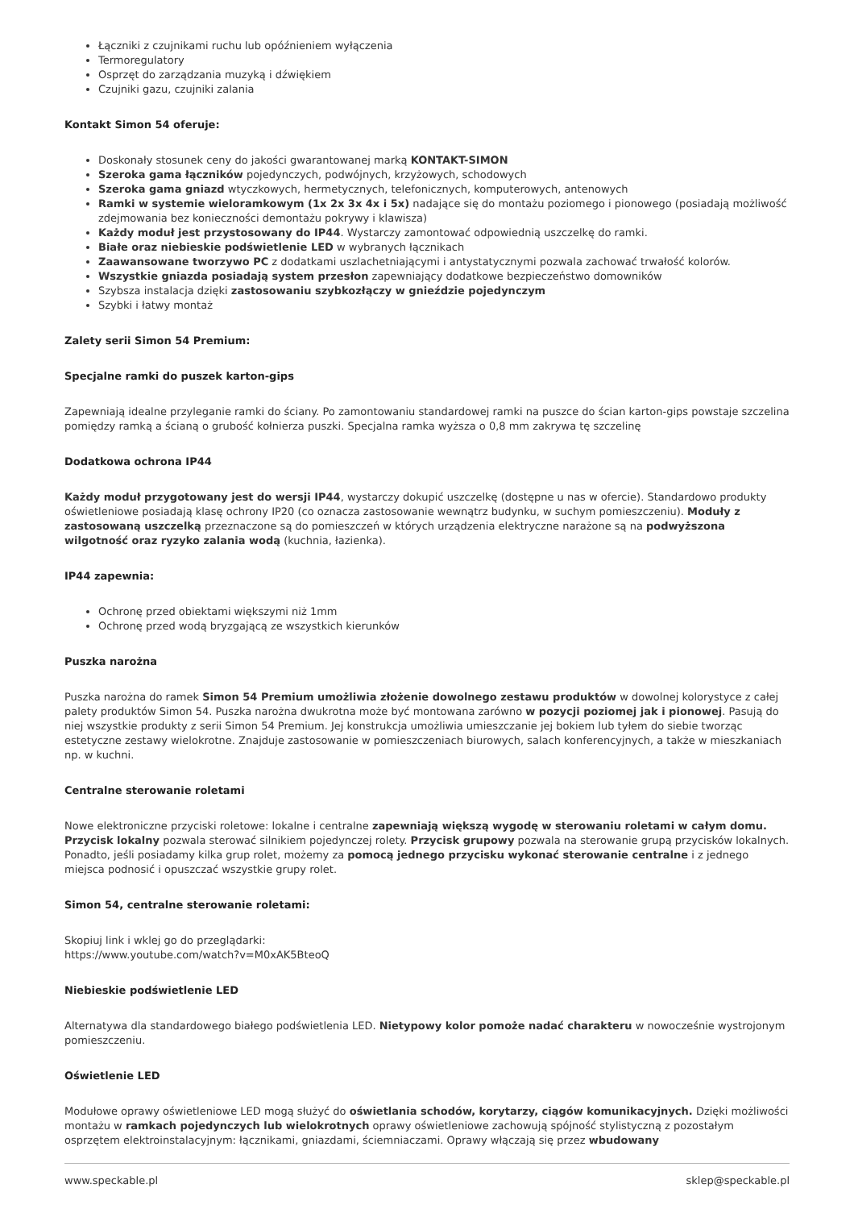Łączniki z czujnikami ruchu lub opóźnieniem wyłączenia
Termoregulatory
Osprzęt do zarządzania muzyką i dźwiękiem
Czujniki gazu, czujniki zalania
Kontakt Simon 54 oferuje:
Doskonały stosunek ceny do jakości gwarantowanej marką KONTAKT-SIMON
Szeroka gama łączników pojedynczych, podwójnych, krzyżowych, schodowych
Szeroka gama gniazd wtyczkowych, hermetycznych, telefonicznych, komputerowych, antenowych
Ramki w systemie wieloramkowym (1x 2x 3x 4x i 5x) nadające się do montażu poziomego i pionowego (posiadają możliwość zdejmowania bez konieczności demontażu pokrywy i klawisza)
Każdy moduł jest przystosowany do IP44. Wystarczy zamontować odpowiednią uszczelkę do ramki.
Białe oraz niebieskie podświetlenie LED w wybranych łącznikach
Zaawansowane tworzywo PC z dodatkami uszlachetniającymi i antystatycznymi pozwala zachować trwałość kolorów.
Wszystkie gniazda posiadają system przesłon zapewniający dodatkowe bezpieczeństwo domowników
Szybsza instalacja dzięki zastosowaniu szybkozłączy w gnieździe pojedynczym
Szybki i łatwy montaż
Zalety serii Simon 54 Premium:
Specjalne ramki do puszek karton-gips
Zapewniają idealne przyleganie ramki do ściany. Po zamontowaniu standardowej ramki na puszce do ścian karton-gips powstaje szczelina pomiędzy ramką a ścianą o grubość kołnierza puszki. Specjalna ramka wyższa o 0,8 mm zakrywa tę szczelinę
Dodatkowa ochrona IP44
Każdy moduł przygotowany jest do wersji IP44, wystarczy dokupić uszczelkę (dostępne u nas w ofercie). Standardowo produkty oświetleniowe posiadają klasę ochrony IP20 (co oznacza zastosowanie wewnątrz budynku, w suchym pomieszczeniu). Moduły z zastosowaną uszczelką przeznaczone są do pomieszczeń w których urządzenia elektryczne narażone są na podwyższona wilgotność oraz ryzyko zalania wodą (kuchnia, łazienka).
IP44 zapewnia:
Ochronę przed obiektami większymi niż 1mm
Ochronę przed wodą bryzgającą ze wszystkich kierunków
Puszka narożna
Puszka narożna do ramek Simon 54 Premium umożliwia złożenie dowolnego zestawu produktów w dowolnej kolorystyce z całej palety produktów Simon 54. Puszka narożna dwukrotna może być montowana zarówno w pozycji poziomej jak i pionowej. Pasują do niej wszystkie produkty z serii Simon 54 Premium. Jej konstrukcja umożliwia umieszczanie jej bokiem lub tyłem do siebie tworząc estetyczne zestawy wielokrotne. Znajduje zastosowanie w pomieszczeniach biurowych, salach konferencyjnych, a także w mieszkaniach np. w kuchni.
Centralne sterowanie roletami
Nowe elektroniczne przyciski roletowe: lokalne i centralne zapewniają większą wygodę w sterowaniu roletami w całym domu. Przycisk lokalny pozwala sterować silnikiem pojedynczej rolety. Przycisk grupowy pozwala na sterowanie grupą przycisków lokalnych. Ponadto, jeśli posiadamy kilka grup rolet, możemy za pomocą jednego przycisku wykonać sterowanie centralne i z jednego miejsca podnosić i opuszczać wszystkie grupy rolet.
Simon 54, centralne sterowanie roletami:
Skopiuj link i wklej go do przeglądarki:
https://www.youtube.com/watch?v=M0xAK5BteoQ
Niebieskie podświetlenie LED
Alternatywa dla standardowego białego podświetlenia LED. Nietypowy kolor pomoże nadać charakteru w nowocześnie wystrojonym pomieszczeniu.
Oświetlenie LED
Modułowe oprawy oświetleniowe LED mogą służyć do oświetlania schodów, korytarzy, ciągów komunikacyjnych. Dzięki możliwości montażu w ramkach pojedynczych lub wielokrotnych oprawy oświetleniowe zachowują spójność stylistyczną z pozostałym osprzętem elektroinstalacyjnym: łącznikami, gniazdami, ściemniaczami. Oprawy włączają się przez wbudowany
www.speckable.pl sklep@speckable.pl